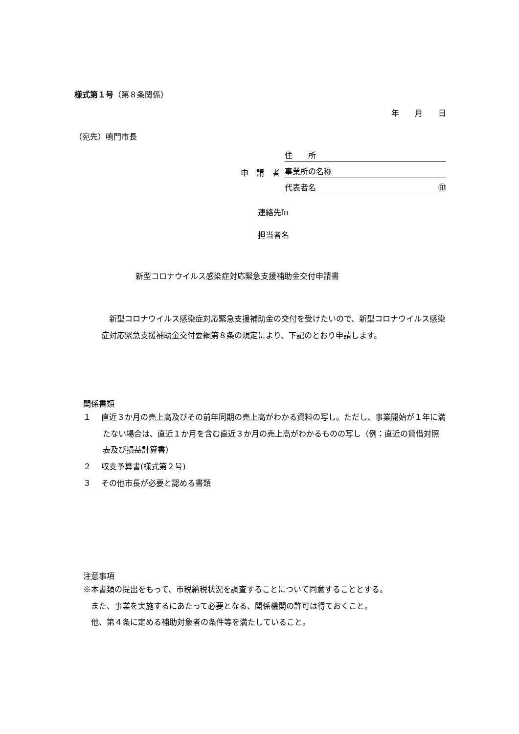様式第１号（第８条関係）
年　　月　　日
（宛先）鳴門市長
申　請　者
住　　所
事業所の名称
代表者名 ㊞
連絡先℡
担当者名
新型コロナウイルス感染症対応緊急支援補助金交付申請書
新型コロナウイルス感染症対応緊急支援補助金の交付を受けたいので、新型コロナウイルス感染症対応緊急支援補助金交付要綱第８条の規定により、下記のとおり申請します。
関係書類
１　 直近３か月の売上高及びその前年同期の売上高がわかる資料の写し。ただし、事業開始が１年に満たない場合は、直近１か月を含む直近３か月の売上高がわかるものの写し（例：直近の貸借対照表及び損益計算書）
２　 収支予算書(様式第２号)
３　 その他市長が必要と認める書類
注意事項
※本書類の提出をもって、市税納税状況を調査することについて同意することとする。
　また、事業を実施するにあたって必要となる、関係機関の許可は得ておくこと。
　他、第４条に定める補助対象者の条件等を満たしていること。